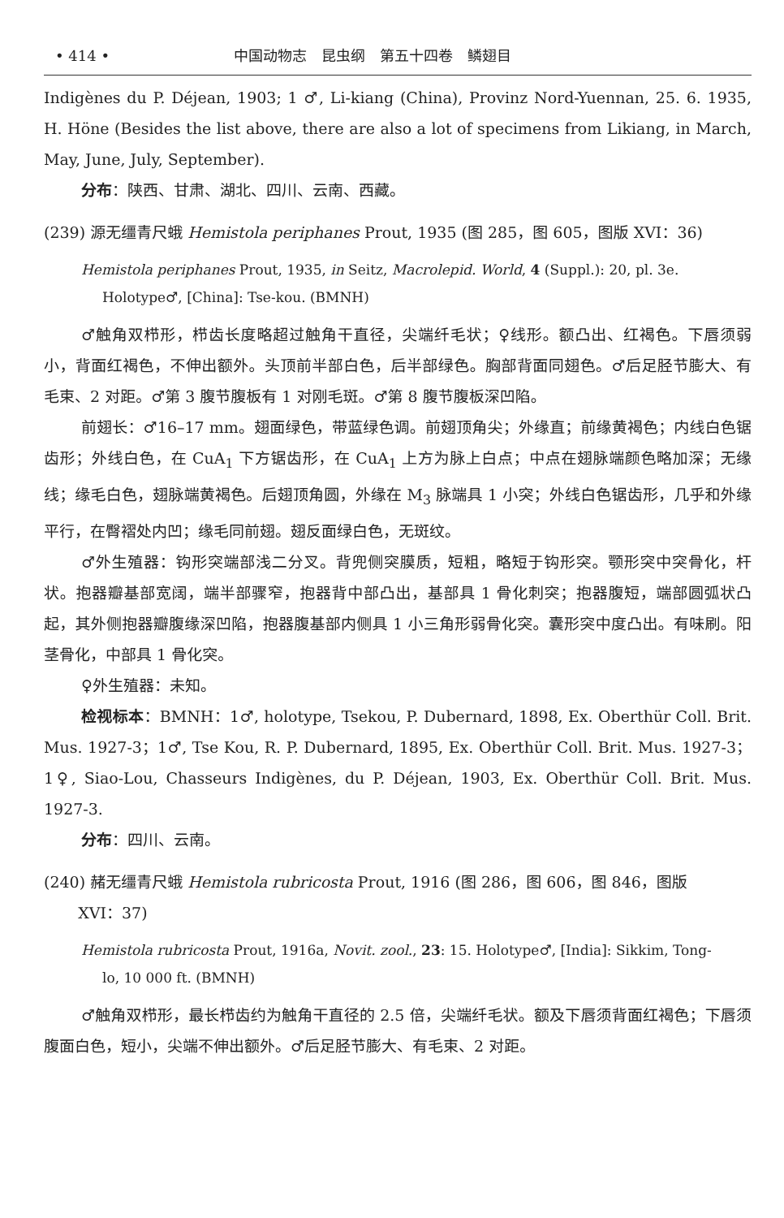• 414 • 中国动物志　昆虫纲　第五十四卷　鳞翅目
Indigènes du P. Déjean, 1903; 1 ♂, Li-kiang (China), Provinz Nord-Yuennan, 25. 6. 1935, H. Höne (Besides the list above, there are also a lot of specimens from Likiang, in March, May, June, July, September).
分布：陕西、甘肃、湖北、四川、云南、西藏。
(239) 源无缰青尺蛾 Hemistola periphanes Prout, 1935 (图 285，图 605，图版 XVI：36)
Hemistola periphanes Prout, 1935, in Seitz, Macrolepid. World, 4 (Suppl.): 20, pl. 3e.
Holotype♂, [China]: Tse-kou. (BMNH)
♂触角双栉形，栉齿长度略超过触角干直径，尖端纤毛状；♀线形。额凸出、红褐色。下唇须弱小，背面红褐色，不伸出额外。头顶前半部白色，后半部绿色。胸部背面同翅色。♂后足胫节膨大、有毛束、2 对距。♂第 3 腹节腹板有 1 对刚毛斑。♂第 8 腹节腹板深凹陷。
前翅长：♂16–17 mm。翅面绿色，带蓝绿色调。前翅顶角尖；外缘直；前缘黄褐色；内线白色锯齿形；外线白色，在 CuA<sub>1</sub> 下方锯齿形，在 CuA<sub>1</sub> 上方为脉上白点；中点在翅脉端颜色略加深；无缘线；缘毛白色，翅脉端黄褐色。后翅顶角圆，外缘在 M<sub>3</sub> 脉端具 1 小突；外线白色锯齿形，几乎和外缘平行，在臀褶处内凹；缘毛同前翅。翅反面绿白色，无斑纹。
♂外生殖器：钩形突端部浅二分叉。背兜侧突膜质，短粗，略短于钩形突。颚形突中突骨化，杆状。抱器瓣基部宽阔，端半部骤窄，抱器背中部凸出，基部具 1 骨化刺突；抱器腹短，端部圆弧状凸起，其外侧抱器瓣腹缘深凹陷，抱器腹基部内侧具 1 小三角形弱骨化突。囊形突中度凸出。有味刷。阳茎骨化，中部具 1 骨化突。
♀外生殖器：未知。
检视标本：BMNH：1♂, holotype, Tsekou, P. Dubernard, 1898, Ex. Oberthür Coll. Brit. Mus. 1927-3；1♂, Tse Kou, R. P. Dubernard, 1895, Ex. Oberthür Coll. Brit. Mus. 1927-3；1♀, Siao-Lou, Chasseurs Indigènes, du P. Déjean, 1903, Ex. Oberthür Coll. Brit. Mus. 1927-3.
分布：四川、云南。
(240) 赭无缰青尺蛾 Hemistola rubricosta Prout, 1916 (图 286，图 606，图 846，图版
XVI：37)
Hemistola rubricosta Prout, 1916a, Novit. zool., 23: 15. Holotype♂, [India]: Sikkim, Tong-
lo, 10 000 ft. (BMNH)
♂触角双栉形，最长栉齿约为触角干直径的 2.5 倍，尖端纤毛状。额及下唇须背面红褐色；下唇须腹面白色，短小，尖端不伸出额外。♂后足胫节膨大、有毛束、2 对距。